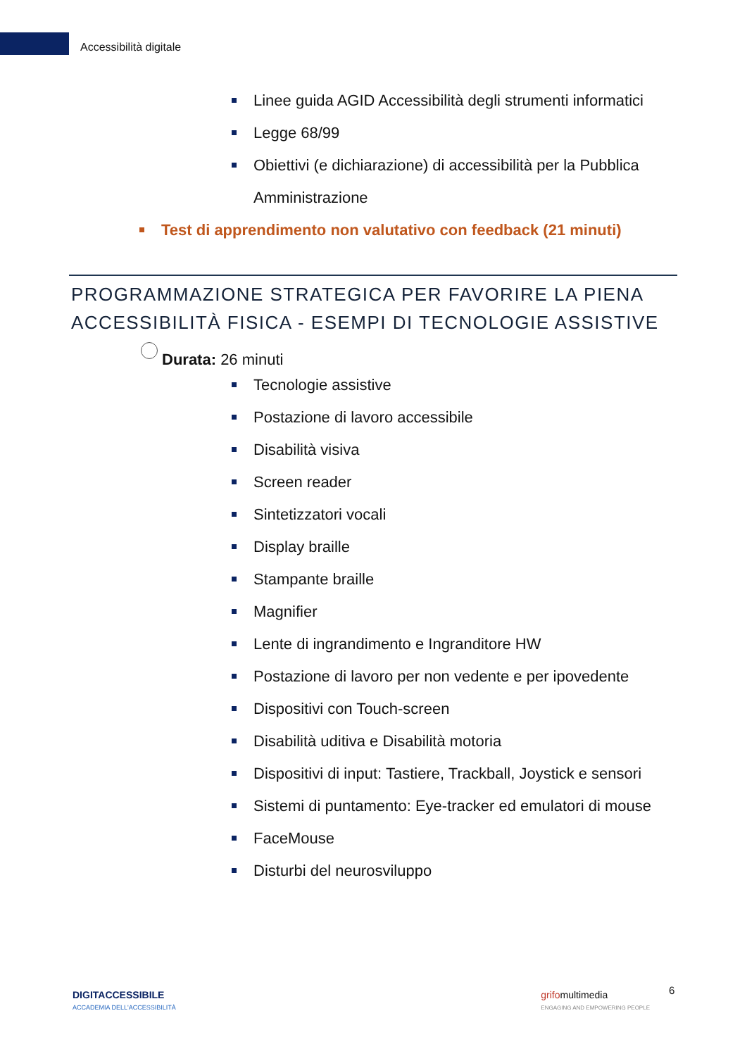Accessibilità digitale
Linee guida AGID Accessibilità degli strumenti informatici
Legge 68/99
Obiettivi (e dichiarazione) di accessibilità per la Pubblica Amministrazione
Test di apprendimento non valutativo con feedback (21 minuti)
PROGRAMMAZIONE STRATEGICA PER FAVORIRE LA PIENA ACCESSIBILITÀ FISICA - ESEMPI DI TECNOLOGIE ASSISTIVE
Durata: 26 minuti
Tecnologie assistive
Postazione di lavoro accessibile
Disabilità visiva
Screen reader
Sintetizzatori vocali
Display braille
Stampante braille
Magnifier
Lente di ingrandimento e Ingranditore HW
Postazione di lavoro per non vedente e per ipovedente
Dispositivi con Touch-screen
Disabilità uditiva e Disabilità motoria
Dispositivi di input: Tastiere, Trackball, Joystick e sensori
Sistemi di puntamento: Eye-tracker ed emulatori di mouse
FaceMouse
Disturbi del neurosviluppo
6
DIGITACCESSIBILE
ACCADEMIA DELL'ACCESSIBILITÀ
grifomultimedia
ENGAGING AND EMPOWERING PEOPLE